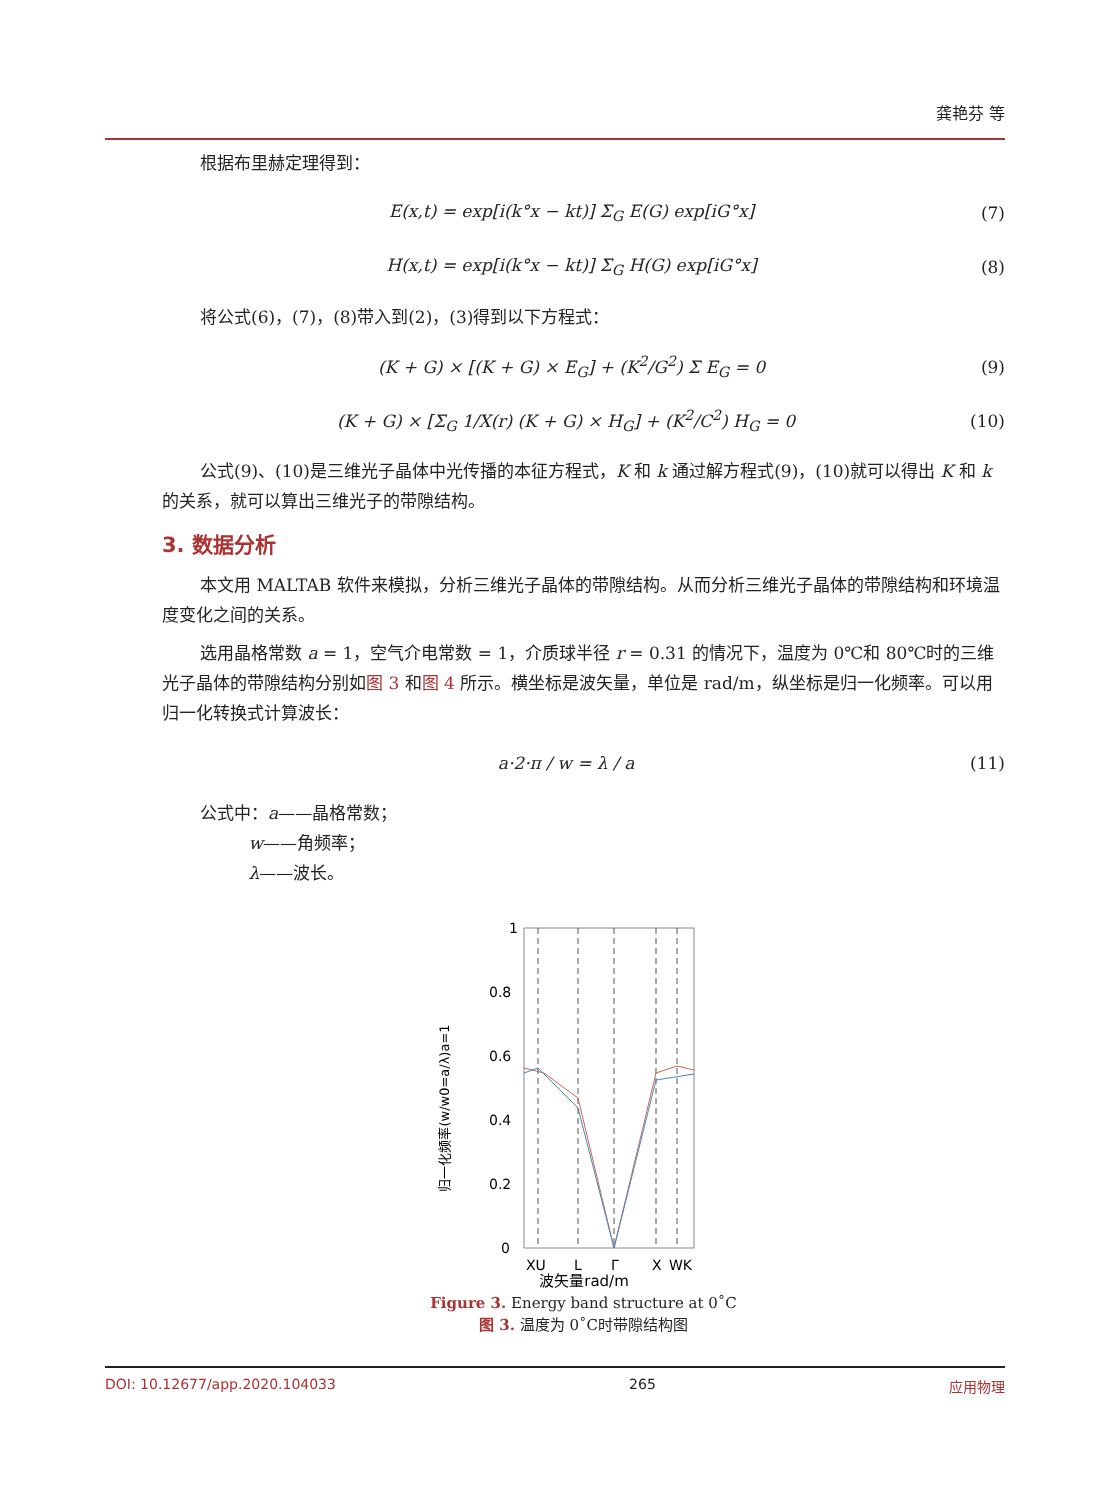龚艳芬 等
根据布里赫定理得到：
E(x,t) = exp[i(k°x − kt)] Σ<sub>G</sub> E(G) exp[iG°x] (7)
H(x,t) = exp[i(k°x − kt)] Σ<sub>G</sub> H(G) exp[iG°x] (8)
将公式(6)，(7)，(8)带入到(2)，(3)得到以下方程式：
(K + G) × [(K + G) × E<sub>G</sub>] + (K<sup>2</sup>/G<sup>2</sup>) Σ E<sub>G</sub> = 0 (9)
(K + G) × [Σ<sub>G</sub> 1/X(r) (K + G) × H<sub>G</sub>] + (K<sup>2</sup>/C<sup>2</sup>) H<sub>G</sub> = 0 (10)
公式(9)、(10)是三维光子晶体中光传播的本征方程式，K 和 k 通过解方程式(9)，(10)就可以得出 K 和 k 的关系，就可以算出三维光子的带隙结构。
3. 数据分析
本文用 MALTAB 软件来模拟，分析三维光子晶体的带隙结构。从而分析三维光子晶体的带隙结构和环境温度变化之间的关系。
选用晶格常数 a = 1，空气介电常数 = 1，介质球半径 r = 0.31 的情况下，温度为 0℃和 80℃时的三维光子晶体的带隙结构分别如图 3 和图 4 所示。横坐标是波矢量，单位是 rad/m，纵坐标是归一化频率。可以用归一化转换式计算波长：
a·2·π / w = λ / a (11)
公式中：a——晶格常数；
w——角频率；
λ——波长。
归一化频率(w/w0=a/λ)a=1
1
0.8
0.6
0.4
0.2
0
XU
L
Γ
X
WK
波矢量rad/m
Figure 3. Energy band structure at 0˚C
图 3. 温度为 0˚C时带隙结构图
DOI: 10.12677/app.2020.104033 265 应用物理